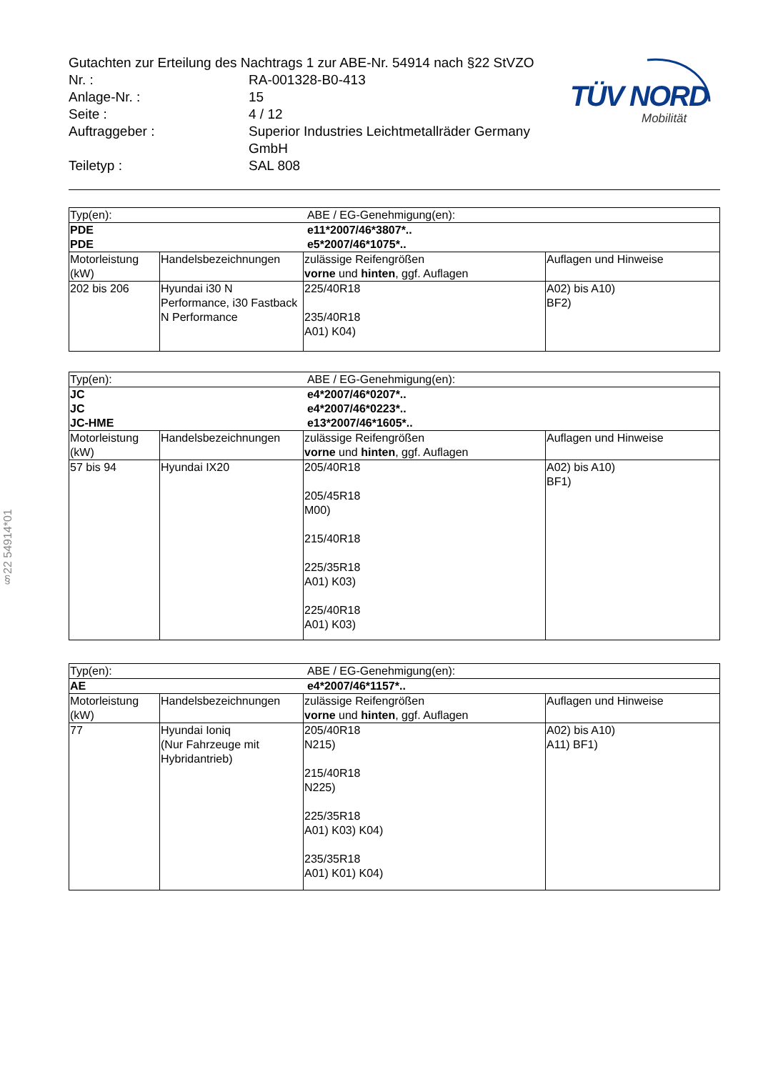Gutachten zur Erteilung des Nachtrags 1 zur ABE-Nr. 54914 nach §22 StVZO
| Nr. : | RA-001328-B0-413 |
| Anlage-Nr. : | 15 |
| Seite : | 4 / 12 |
| Auftraggeber : | Superior Industries Leichtmetallräder Germany GmbH |
| Teiletyp : | SAL 808 |
TÜV NORD
Mobilität
§22 54914*01
| Typ(en): | | ABE / EG-Genehmigung(en): | |
| PDE PDE | | e11*2007/46*3807*.. e5*2007/46*1075*.. | |
| Motorleistung (kW) | Handelsbezeichnungen | zulässige Reifengrößen vorne und hinten , ggf. Auflagen | Auflagen und Hinweise |
| 202 bis 206 | Hyundai i30 N Performance, i30 Fastback N Performance | 225/40R18 235/40R18 A01) K04) | A02) bis A10) BF2) |
| Typ(en): | | ABE / EG-Genehmigung(en): | |
| JC JC JC-HME | | e4*2007/46*0207*.. e4*2007/46*0223*.. e13*2007/46*1605*.. | |
| Motorleistung (kW) | Handelsbezeichnungen | zulässige Reifengrößen vorne und hinten , ggf. Auflagen | Auflagen und Hinweise |
| 57 bis 94 | Hyundai IX20 | 205/40R18 205/45R18 M00) 215/40R18 225/35R18 A01) K03) 225/40R18 A01) K03) | A02) bis A10) BF1) |
| Typ(en): | | ABE / EG-Genehmigung(en): | |
| AE | | e4*2007/46*1157*.. | |
| Motorleistung (kW) | Handelsbezeichnungen | zulässige Reifengrößen vorne und hinten , ggf. Auflagen | Auflagen und Hinweise |
| 77 | Hyundai Ioniq (Nur Fahrzeuge mit Hybridantrieb) | 205/40R18 N215) 215/40R18 N225) 225/35R18 A01) K03) K04) 235/35R18 A01) K01) K04) | A02) bis A10) A11) BF1) |